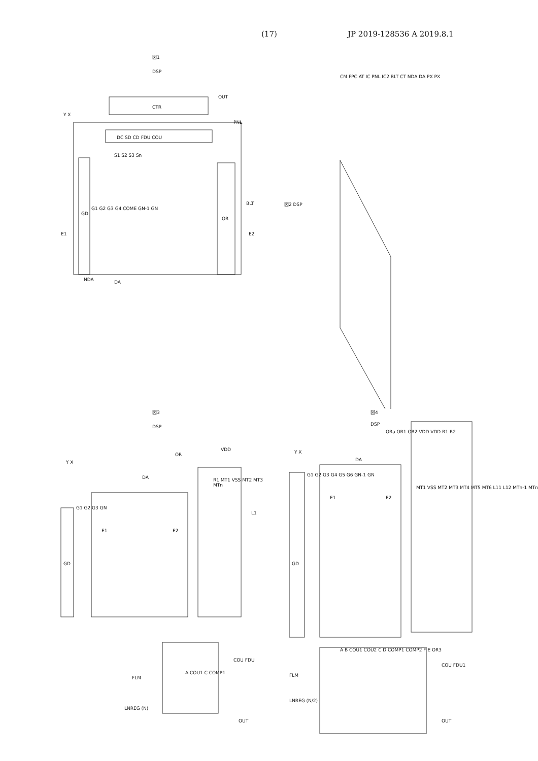(17) JP 2019-128536 A 2019.8.1
図1
DSP
CTR
OUT
PNL
DC SD CD FDU COU
S1 S2 S3 Sn
G1 G2 G3 G4 COME GN-1 GN
E1 E2
GD
OR
BLT
NDA DA
Y X
図2 DSP
CM FPC AT IC PNL IC2 BLT CT NDA DA PX PX
図3
DSP
Y X
DA
OR
VDD
G1 G2 G3 GN
E1 E2
GD
R1 MT1 VSS MT2 MT3 MTn
L1
A COU1 C COMP1
FLM
LNREG (N)
COU FDU
OUT
図4
DSP
ORa OR1 OR2 VDD VDD R1 R2
Y X
DA
G1 G2 G3 G4 G5 G6 GN-1 GN
E1 E2
GD
MT1 VSS MT2 MT3 MT4 MT5 MT6 L11 L12 MTn-1 MTn
A B COU1 COU2 C D COMP1 COMP2 F E OR3
FLM
LNREG (N/2)
COU FDU1
OUT